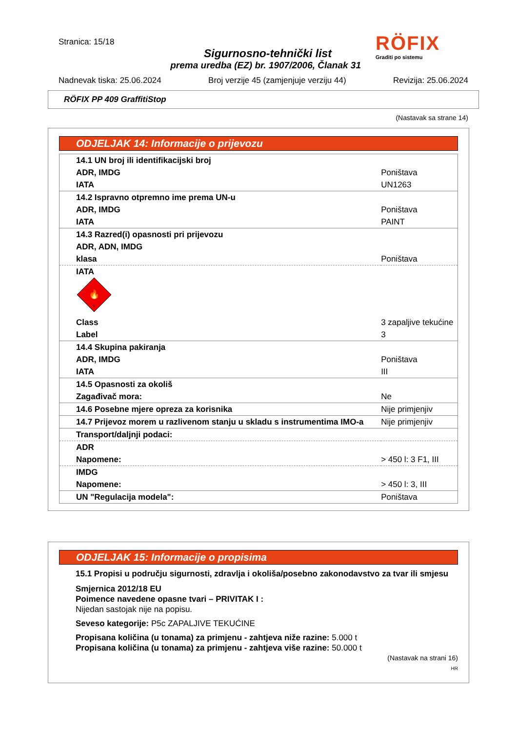Stranica: 15/18
Sigurnosno-tehnički list
prema uredba (EZ) br. 1907/2006, Članak 31
RÖFIX
Graditi po sistemu
Nadnevak tiska: 25.06.2024 Broj verzije 45 (zamjenjuje verziju 44) Revizija: 25.06.2024
RÖFIX PP 409 GraffitiStop
(Nastavak sa strane 14)
ODJELJAK 14: Informacije o prijevozu
| 14.1 UN broj ili identifikacijski broj | |
| ADR, IMDG | Poništava |
| IATA | UN1263 |
| 14.2 Ispravno otpremno ime prema UN-u | |
| ADR, IMDG | Poništava |
| IATA | PAINT |
| 14.3 Razred(i) opasnosti pri prijevozu | |
| ADR, ADN, IMDG | |
| klasa | Poništava |
| IATA 🔥 3 | |
| Class | 3 zapaljive tekućine |
| Label | 3 |
| 14.4 Skupina pakiranja | |
| ADR, IMDG | Poništava |
| IATA | III |
| 14.5 Opasnosti za okoliš | |
| Zagađivač mora: | Ne |
| 14.6 Posebne mjere opreza za korisnika | Nije primjenjiv |
| 14.7 Prijevoz morem u razlivenom stanju u skladu s instrumentima IMO-a | Nije primjenjiv |
| Transport/daljnji podaci: | |
| ADR | |
| Napomene: | > 450 l: 3 F1, III |
| IMDG | |
| Napomene: | > 450 l: 3, III |
| UN "Regulacija modela": | Poništava |
ODJELJAK 15: Informacije o propisima
15.1 Propisi u području sigurnosti, zdravlja i okoliša/posebno zakonodavstvo za tvar ili smjesu
Smjernica 2012/18 EU
Poimence navedene opasne tvari – PRIVITAK I :
Nijedan sastojak nije na popisu.
Seveso kategorije: P5c ZAPALJIVE TEKUĆINE
Propisana količina (u tonama) za primjenu - zahtjeva niže razine: 5.000 t
Propisana količina (u tonama) za primjenu - zahtjeva više razine: 50.000 t
(Nastavak na strani 16)
HR